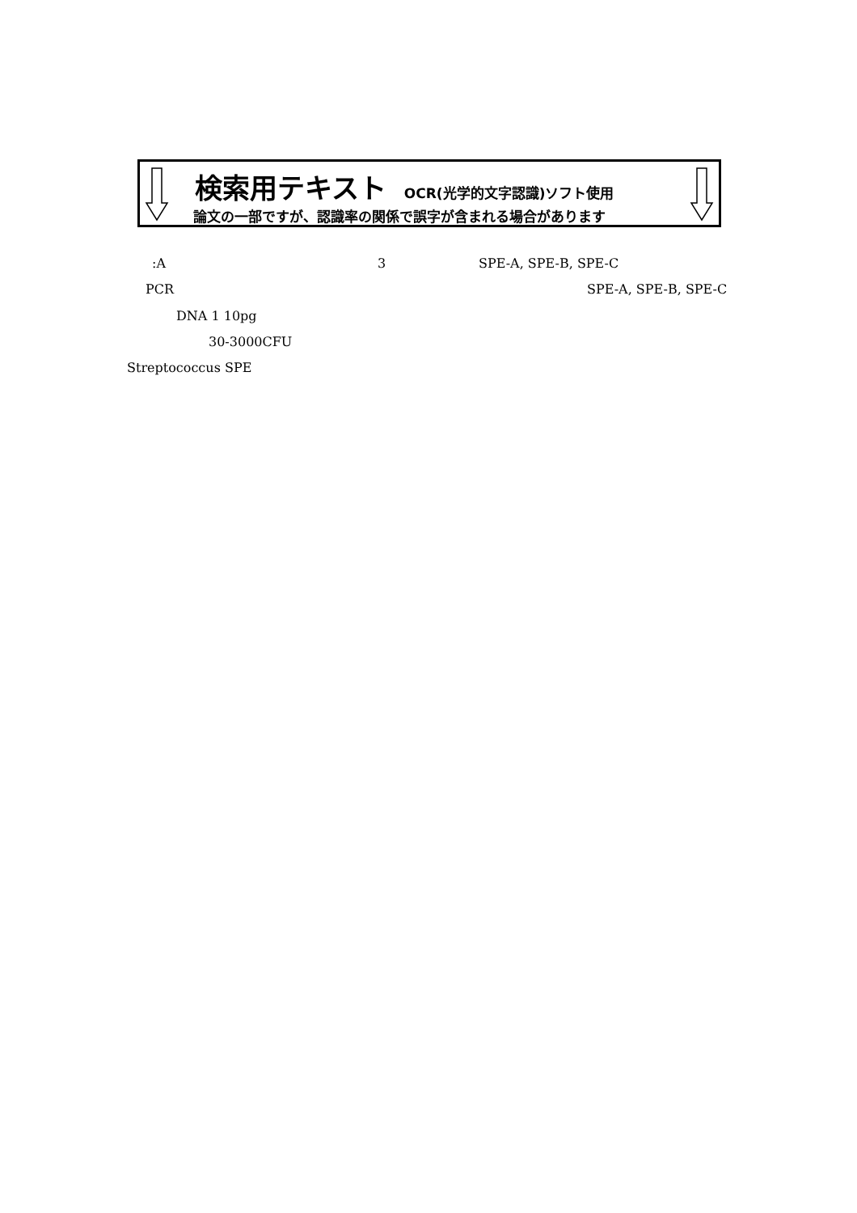検索用テキスト OCR(光学的文字認識)ソフト使用
論文の一部ですが、認識率の関係で誤字が含まれる場合があります
:A 3 SPE-A, SPE-B, SPE-C
PCR SPE-A, SPE-B, SPE-C
DNA 1 10pg
30-3000CFU
Streptococcus SPE